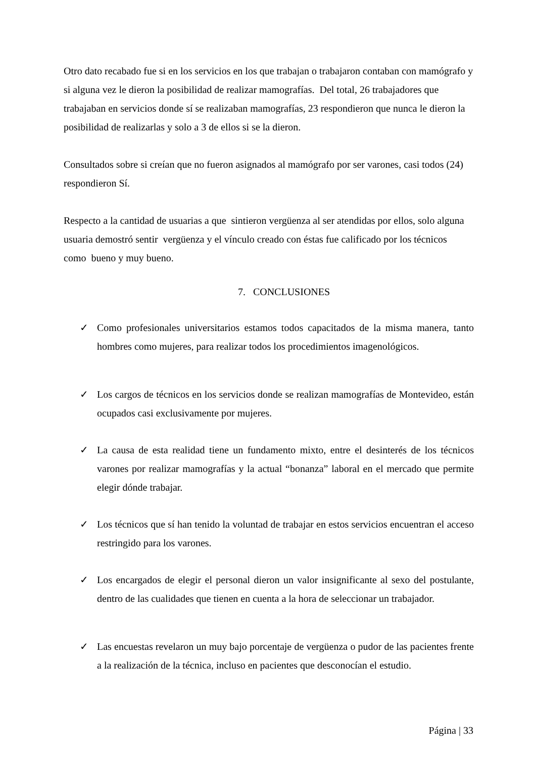Otro dato recabado fue si en los servicios en los que trabajan o trabajaron contaban con mamógrafo y si alguna vez le dieron la posibilidad de realizar mamografías. Del total, 26 trabajadores que trabajaban en servicios donde sí se realizaban mamografías, 23 respondieron que nunca le dieron la posibilidad de realizarlas y solo a 3 de ellos si se la dieron.
Consultados sobre si creían que no fueron asignados al mamógrafo por ser varones, casi todos (24) respondieron Sí.
Respecto a la cantidad de usuarias a que sintieron vergüenza al ser atendidas por ellos, solo alguna usuaria demostró sentir vergüenza y el vínculo creado con éstas fue calificado por los técnicos como bueno y muy bueno.
7. CONCLUSIONES
✓ Como profesionales universitarios estamos todos capacitados de la misma manera, tanto hombres como mujeres, para realizar todos los procedimientos imagenológicos.
✓ Los cargos de técnicos en los servicios donde se realizan mamografías de Montevideo, están ocupados casi exclusivamente por mujeres.
✓ La causa de esta realidad tiene un fundamento mixto, entre el desinterés de los técnicos varones por realizar mamografías y la actual “bonanza” laboral en el mercado que permite elegir dónde trabajar.
✓ Los técnicos que sí han tenido la voluntad de trabajar en estos servicios encuentran el acceso restringido para los varones.
✓ Los encargados de elegir el personal dieron un valor insignificante al sexo del postulante, dentro de las cualidades que tienen en cuenta a la hora de seleccionar un trabajador.
✓ Las encuestas revelaron un muy bajo porcentaje de vergüenza o pudor de las pacientes frente a la realización de la técnica, incluso en pacientes que desconocían el estudio.
Página | 33